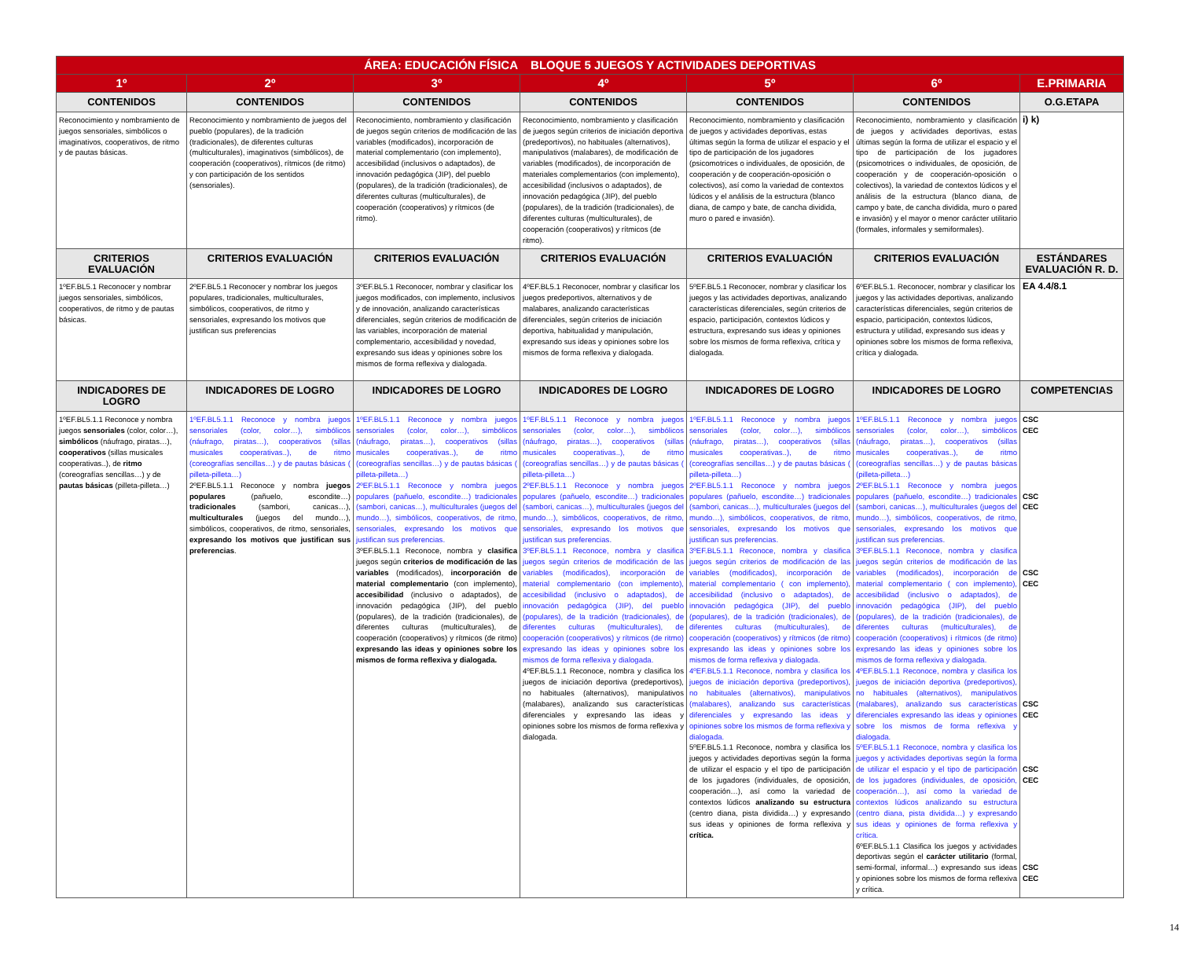| ÁREA: EDUCACIÓN FÍSICA BLOQUE 5 JUEGOS Y ACTIVIDADES DEPORTIVAS | | | | | | |
| --- | --- | --- | --- | --- | --- | --- |
| 1º | 2º | 3º | 4º | 5º | 6º | E.PRIMARIA |
| CONTENIDOS | CONTENIDOS | CONTENIDOS | CONTENIDOS | CONTENIDOS | CONTENIDOS | O.G.ETAPA |
| Reconocimiento y nombramiento de juegos sensoriales, simbólicos o imaginativos, cooperativos, de ritmo y de pautas básicas. | Reconocimiento y nombramiento de juegos del pueblo (populares), de la tradición (tradicionales), de diferentes culturas (multiculturales), imaginativos (simbólicos), de cooperación (cooperativos), rítmicos (de ritmo) y con participación de los sentidos (sensoriales). | Reconocimiento, nombramiento y clasificación de juegos según criterios de modificación de las variables (modificados), incorporación de material complementario (con implemento), accesibilidad (inclusivos o adaptados), de innovación pedagógica (JIP), del pueblo (populares), de la tradición (tradicionales), de diferentes culturas (multiculturales), de cooperación (cooperativos) y rítmicos (de ritmo). | Reconocimiento, nombramiento y clasificación de juegos según criterios de iniciación deportiva (predeportivos), no habituales (alternativos), manipulativos (malabares), de modificación de variables (modificados), de incorporación de materiales complementarios (con implemento), accesibilidad (inclusivos o adaptados), de innovación pedagógica (JIP), del pueblo (populares), de la tradición (tradicionales), de diferentes culturas (multiculturales), de cooperación (cooperativos) y rítmicos (de ritmo). | Reconocimiento, nombramiento y clasificación de juegos y actividades deportivas, estas últimas según la forma de utilizar el espacio y el tipo de participación de los jugadores (psicomotrices o individuales, de oposición, de cooperación y de cooperación-oposición o colectivos), así como la variedad de contextos lúdicos y el análisis de la estructura (blanco diana, de campo y bate, de cancha dividida, muro o pared e invasión). | Reconocimiento, nombramiento y clasificación de juegos y actividades deportivas, estas últimas según la forma de utilizar el espacio y el tipo de participación de los jugadores (psicomotrices o individuales, de oposición, de cooperación y de cooperación-oposición o colectivos), la variedad de contextos lúdicos y el análisis de la estructura (blanco diana, de campo y bate, de cancha dividida, muro o pared e invasión) y el mayor o menor carácter utilitario (formales, informales y semiformales). | i) k) |
| CRITERIOS EVALUACIÓN | CRITERIOS EVALUACIÓN | CRITERIOS EVALUACIÓN | CRITERIOS EVALUACIÓN | CRITERIOS EVALUACIÓN | CRITERIOS EVALUACIÓN | ESTÁNDARES EVALUACIÓN R. D. |
| 1ºEF.BL5.1 Reconocer y nombrar juegos sensoriales, simbólicos, cooperativos, de ritmo y de pautas básicas. | 2ºEF.BL5.1 Reconocer y nombrar los juegos populares, tradicionales, multiculturales, simbólicos, cooperativos, de ritmo y sensoriales, expresando los motivos que justifican sus preferencias | 3ºEF.BL5.1 Reconocer, nombrar y clasificar los juegos modificados, con implemento, inclusivos y de innovación, analizando características diferenciales, según criterios de modificación de las variables, incorporación de material complementario, accesibilidad y novedad, expresando sus ideas y opiniones sobre los mismos de forma reflexiva y dialogada. | 4ºEF.BL5.1 Reconocer, nombrar y clasificar los juegos predeportivos, alternativos y de malabares, analizando características diferenciales, según criterios de iniciación deportiva, habitualidad y manipulación, expresando sus ideas y opiniones sobre los mismos de forma reflexiva y dialogada. | 5ºEF.BL5.1 Reconocer, nombrar y clasificar los juegos y las actividades deportivas, analizando características diferenciales, según criterios de espacio, participación, contextos lúdicos y estructura, expresando sus ideas y opiniones sobre los mismos de forma reflexiva, crítica y dialogada. | 6ºEF.BL5.1. Reconocer, nombrar y clasificar los juegos y las actividades deportivas, analizando características diferenciales, según criterios de espacio, participación, contextos lúdicos, estructura y utilidad, expresando sus ideas y opiniones sobre los mismos de forma reflexiva, crítica y dialogada. | EA 4.4/8.1 |
| INDICADORES DE LOGRO | INDICADORES DE LOGRO | INDICADORES DE LOGRO | INDICADORES DE LOGRO | INDICADORES DE LOGRO | INDICADORES DE LOGRO | COMPETENCIAS |
| 1ºEF.BL5.1.1 Reconoce y nombra juegos sensoriales (color, color…), simbólicos (náufrago, piratas…), cooperativos (sillas musicales cooperativas..), de ritmo (coreografías sencillas…) y de pautas básicas (pilleta-pilleta…) | 1ºEF.BL5.1.1 Reconoce y nombra juegos sensoriales (color, color…), simbólicos (náufrago, piratas…), cooperativos (sillas musicales cooperativas..), de ritmo (coreografías sencillas…) y de pautas básicas ( pilleta-pilleta…) 2ºEF.BL5.1.1 Reconoce y nombra juegos populares (pañuelo, escondite…) tradicionales (sambori, canicas…), multiculturales (juegos del mundo…), simbólicos, cooperativos, de ritmo, sensoriales, expresando los motivos que justifican sus preferencias . | 1ºEF.BL5.1.1 Reconoce y nombra juegos sensoriales (color, color…), simbólicos (náufrago, piratas…), cooperativos (sillas musicales cooperativas..), de ritmo (coreografías sencillas…) y de pautas básicas ( pilleta-pilleta…) 2ºEF.BL5.1.1 Reconoce y nombra juegos populares (pañuelo, escondite…) tradicionales (sambori, canicas…), multiculturales (juegos del mundo…), simbólicos, cooperativos, de ritmo, sensoriales, expresando los motivos que justifican sus preferencias. 3ºEF.BL5.1.1 Reconoce, nombra y clasifica juegos según criterios de modificación de las variables (modificados), incorporación de material complementario (con implemento), accesibilidad (inclusivo o adaptados), de innovación pedagógica (JIP), del pueblo (populares), de la tradición (tradicionales), de diferentes culturas (multiculturales), de cooperación (cooperativos) y rítmicos (de ritmo) expresando las ideas y opiniones sobre los mismos de forma reflexiva y dialogada. | 1ºEF.BL5.1.1 Reconoce y nombra juegos sensoriales (color, color…), simbólicos (náufrago, piratas…), cooperativos (sillas musicales cooperativas..), de ritmo (coreografías sencillas…) y de pautas básicas ( pilleta-pilleta…) 2ºEF.BL5.1.1 Reconoce y nombra juegos populares (pañuelo, escondite…) tradicionales (sambori, canicas…), multiculturales (juegos del mundo…), simbólicos, cooperativos, de ritmo, sensoriales, expresando los motivos que justifican sus preferencias. 3ºEF.BL5.1.1 Reconoce, nombra y clasifica juegos según criterios de modificación de las variables (modificados), incorporación de material complementario (con implemento), accesibilidad (inclusivo o adaptados), de innovación pedagógica (JIP), del pueblo (populares), de la tradición (tradicionales), de diferentes culturas (multiculturales), de cooperación (cooperativos) y rítmicos (de ritmo) expresando las ideas y opiniones sobre los mismos de forma reflexiva y dialogada. 4ºEF.BL5.1.1 Reconoce, nombra y clasifica los juegos de iniciación deportiva (predeportivos), no habituales (alternativos), manipulativos (malabares), analizando sus características diferenciales y expresando las ideas y opiniones sobre los mismos de forma reflexiva y dialogada. | 1ºEF.BL5.1.1 Reconoce y nombra juegos sensoriales (color, color…), simbólicos (náufrago, piratas…), cooperativos (sillas musicales cooperativas..), de ritmo (coreografías sencillas…) y de pautas básicas ( pilleta-pilleta…) 2ºEF.BL5.1.1 Reconoce y nombra juegos populares (pañuelo, escondite…) tradicionales (sambori, canicas…), multiculturales (juegos del mundo…), simbólicos, cooperativos, de ritmo, sensoriales, expresando los motivos que justifican sus preferencias. 3ºEF.BL5.1.1 Reconoce, nombra y clasifica juegos según criterios de modificación de las variables (modificados), incorporación de material complementario ( con implemento), accesibilidad (inclusivo o adaptados), de innovación pedagógica (JIP), del pueblo (populares), de la tradición (tradicionales), de diferentes culturas (multiculturales), de cooperación (cooperativos) y rítmicos (de ritmo) expresando las ideas y opiniones sobre los mismos de forma reflexiva y dialogada. 4ºEF.BL5.1.1 Reconoce, nombra y clasifica los juegos de iniciación deportiva (predeportivos), no habituales (alternativos), manipulativos (malabares), analizando sus características diferenciales y expresando las ideas y opiniones sobre los mismos de forma reflexiva y dialogada. 5ºEF.BL5.1.1 Reconoce, nombra y clasifica los juegos y actividades deportivas según la forma de utilizar el espacio y el tipo de participación de los jugadores (individuales, de oposición, cooperación…), así como la variedad de contextos lúdicos analizando su estructura (centro diana, pista dividida…) y expresando sus ideas y opiniones de forma reflexiva y crítica. | 1ºEF.BL5.1.1 Reconoce y nombra juegos sensoriales (color, color…), simbólicos (náufrago, piratas…), cooperativos (sillas musicales cooperativas..), de ritmo (coreografías sencillas…) y de pautas básicas (pilleta-pilleta…) 2ºEF.BL5.1.1 Reconoce y nombra juegos populares (pañuelo, escondite…) tradicionales (sambori, canicas…), multiculturales (juegos del mundo…), simbólicos, cooperativos, de ritmo, sensoriales, expresando los motivos que justifican sus preferencias. 3ºEF.BL5.1.1 Reconoce, nombra y clasifica juegos según criterios de modificación de las variables (modificados), incorporación de material complementario ( con implemento), accesibilidad (inclusivo o adaptados), de innovación pedagógica (JIP), del pueblo (populares), de la tradición (tradicionales), de diferentes culturas (multiculturales), de cooperación (cooperativos) i rítmicos (de ritmo) expresando las ideas y opiniones sobre los mismos de forma reflexiva y dialogada. 4ºEF.BL5.1.1 Reconoce, nombra y clasifica los juegos de iniciación deportiva (predeportivos), no habituales (alternativos), manipulativos (malabares), analizando sus características diferenciales expresando las ideas y opiniones sobre los mismos de forma reflexiva y dialogada. 5ºEF.BL5.1.1 Reconoce, nombra y clasifica los juegos y actividades deportivas según la forma de utilizar el espacio y el tipo de participación de los jugadores (individuales, de oposición, cooperación…), así como la variedad de contextos lúdicos analizando su estructura (centro diana, pista dividida…) y expresando sus ideas y opiniones de forma reflexiva y crítica. 6ºEF.BL5.1.1 Clasifica los juegos y actividades deportivas según el carácter utilitario (formal, semi-formal, informal…) expresando sus ideas y opiniones sobre los mismos de forma reflexiva y crítica. | CSC CEC CSC CEC CSC CEC CSC CEC CSC CEC CSC CEC |
14